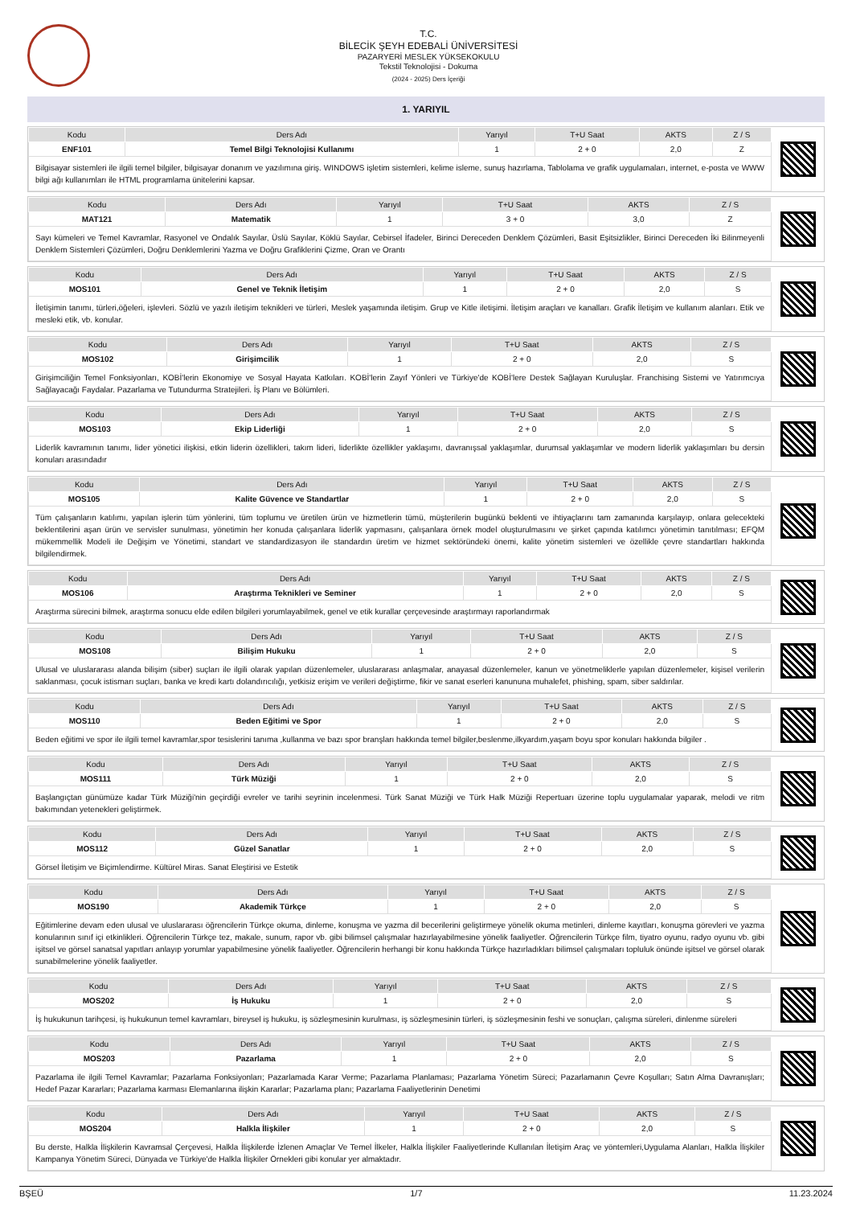T.C.
BİLECİK ŞEYH EDEBALİ ÜNİVERSİTESİ
PAZARYERİ MESLEK YÜKSEKOKULU
Tekstil Teknolojisi - Dokuma
(2024 - 2025) Ders İçeriği
1. YARIYIL
| Kodu | Ders Adı | Yarıyıl | T+U Saat | AKTS | Z / S |
| --- | --- | --- | --- | --- | --- |
| ENF101 | Temel Bilgi Teknolojisi Kullanımı | 1 | 2 + 0 | 2,0 | Z |
| Bilgisayar sistemleri ile ilgili temel bilgiler, bilgisayar donanım ve yazılımına giriş. WINDOWS işletim sistemleri, kelime isleme, sunuş hazırlama, Tablolama ve grafik uygulamaları, internet, e-posta ve WWW bilgi ağı kullanımları ile HTML programlama ünitelerini kapsar. | | | | | |
| Kodu | Ders Adı | Yarıyıl | T+U Saat | AKTS | Z / S |
| --- | --- | --- | --- | --- | --- |
| MAT121 | Matematik | 1 | 3 + 0 | 3,0 | Z |
| Sayı kümeleri ve Temel Kavramlar, Rasyonel ve Ondalık Sayılar, Üslü Sayılar, Köklü Sayılar, Cebirsel İfadeler, Birinci Dereceden Denklem Çözümleri, Basit Eşitsizlikler, Birinci Dereceden İki Bilinmeyenli Denklem Sistemleri Çözümleri, Doğru Denklemlerini Yazma ve Doğru Grafiklerini Çizme, Oran ve Orantı | | | | | |
| Kodu | Ders Adı | Yarıyıl | T+U Saat | AKTS | Z / S |
| --- | --- | --- | --- | --- | --- |
| MOS101 | Genel ve Teknik İletişim | 1 | 2 + 0 | 2,0 | S |
| İletişimin tanımı, türleri,öğeleri, işlevleri. Sözlü ve yazılı iletişim teknikleri ve türleri, Meslek yaşamında iletişim. Grup ve Kitle iletişimi. İletişim araçları ve kanalları. Grafik İletişim ve kullanım alanları. Etik ve mesleki etik, vb. konular. | | | | | |
| Kodu | Ders Adı | Yarıyıl | T+U Saat | AKTS | Z / S |
| --- | --- | --- | --- | --- | --- |
| MOS102 | Girişimcilik | 1 | 2 + 0 | 2,0 | S |
| Girişimciliğin Temel Fonksiyonları, KOBİ'lerin Ekonomiye ve Sosyal Hayata Katkıları. KOBİ'lerin Zayıf Yönleri ve Türkiye'de KOBİ'lere Destek Sağlayan Kuruluşlar. Franchising Sistemi ve Yatırımcıya Sağlayacağı Faydalar. Pazarlama ve Tutundurma Stratejileri. İş Planı ve Bölümleri. | | | | | |
| Kodu | Ders Adı | Yarıyıl | T+U Saat | AKTS | Z / S |
| --- | --- | --- | --- | --- | --- |
| MOS103 | Ekip Liderliği | 1 | 2 + 0 | 2,0 | S |
| Liderlik kavramının tanımı, lider yönetici ilişkisi, etkin liderin özellikleri, takım lideri, liderlikte özellikler yaklaşımı, davranışsal yaklaşımlar, durumsal yaklaşımlar ve modern liderlik yaklaşımları bu dersin konuları arasındadır | | | | | |
| Kodu | Ders Adı | Yarıyıl | T+U Saat | AKTS | Z / S |
| --- | --- | --- | --- | --- | --- |
| MOS105 | Kalite Güvence ve Standartlar | 1 | 2 + 0 | 2,0 | S |
| Tüm çalışanların katılımı, yapılan işlerin tüm yönlerini, tüm toplumu ve üretilen ürün ve hizmetlerin tümü, müşterilerin bugünkü beklenti ve ihtiyaçlarını tam zamanında karşılayıp, onlara gelecekteki beklentilerini aşan ürün ve servisler sunulması, yönetimin her konuda çalışanlara liderlik yapmasını, çalışanlara örnek model oluşturulmasını ve şirket çapında katılımcı yönetimin tanıtılması; EFQM mükemmellik Modeli ile Değişim ve Yönetimi, standart ve standardizasyon ile standardın üretim ve hizmet sektöründeki önemi, kalite yönetim sistemleri ve özellikle çevre standartları hakkında bilgilendirmek. | | | | | |
| Kodu | Ders Adı | Yarıyıl | T+U Saat | AKTS | Z / S |
| --- | --- | --- | --- | --- | --- |
| MOS106 | Araştırma Teknikleri ve Seminer | 1 | 2 + 0 | 2,0 | S |
| Araştırma sürecini bilmek, araştırma sonucu elde edilen bilgileri yorumlayabilmek, genel ve etik kurallar çerçevesinde araştırmayı raporlandırmak | | | | | |
| Kodu | Ders Adı | Yarıyıl | T+U Saat | AKTS | Z / S |
| --- | --- | --- | --- | --- | --- |
| MOS108 | Bilişim Hukuku | 1 | 2 + 0 | 2,0 | S |
| Ulusal ve uluslararası alanda bilişim (siber) suçları ile ilgili olarak yapılan düzenlemeler, uluslararası anlaşmalar, anayasal düzenlemeler, kanun ve yönetmeliklerle yapılan düzenlemeler, kişisel verilerin saklanması, çocuk istismarı suçları, banka ve kredi kartı dolandırıcılığı, yetkisiz erişim ve verileri değiştirme, fikir ve sanat eserleri kanununa muhalefet, phishing, spam, siber saldırılar. | | | | | |
| Kodu | Ders Adı | Yarıyıl | T+U Saat | AKTS | Z / S |
| --- | --- | --- | --- | --- | --- |
| MOS110 | Beden Eğitimi ve Spor | 1 | 2 + 0 | 2,0 | S |
| Beden eğitimi ve spor ile ilgili temel kavramlar,spor tesislerini tanıma ,kullanma ve bazı spor branşları hakkında temel bilgiler,beslenme,ilkyardım,yaşam boyu spor konuları hakkında bilgiler . | | | | | |
| Kodu | Ders Adı | Yarıyıl | T+U Saat | AKTS | Z / S |
| --- | --- | --- | --- | --- | --- |
| MOS111 | Türk Müziği | 1 | 2 + 0 | 2,0 | S |
| Başlangıçtan günümüze kadar Türk Müziği'nin geçirdiği evreler ve tarihi seyrinin incelenmesi. Türk Sanat Müziği ve Türk Halk Müziği Repertuarı üzerine toplu uygulamalar yaparak, melodi ve ritm bakımından yetenekleri geliştirmek. | | | | | |
| Kodu | Ders Adı | Yarıyıl | T+U Saat | AKTS | Z / S |
| --- | --- | --- | --- | --- | --- |
| MOS112 | Güzel Sanatlar | 1 | 2 + 0 | 2,0 | S |
| Görsel İletişim ve Biçimlendirme. Kültürel Miras. Sanat Eleştirisi ve Estetik | | | | | |
| Kodu | Ders Adı | Yarıyıl | T+U Saat | AKTS | Z / S |
| --- | --- | --- | --- | --- | --- |
| MOS190 | Akademik Türkçe | 1 | 2 + 0 | 2,0 | S |
| Eğitimlerine devam eden ulusal ve uluslararası öğrencilerin Türkçe okuma, dinleme, konuşma ve yazma dil becerilerini geliştirmeye yönelik okuma metinleri, dinleme kayıtları, konuşma görevleri ve yazma konularının sınıf içi etkinlikleri. Öğrencilerin Türkçe tez, makale, sunum, rapor vb. gibi bilimsel çalışmalar hazırlayabilmesine yönelik faaliyetler. Öğrencilerin Türkçe film, tiyatro oyunu, radyo oyunu vb. gibi işitsel ve görsel sanatsal yapıtları anlayıp yorumlar yapabilmesine yönelik faaliyetler. Öğrencilerin herhangi bir konu hakkında Türkçe hazırladıkları bilimsel çalışmaları topluluk önünde işitsel ve görsel olarak sunabilmelerine yönelik faaliyetler. | | | | | |
| Kodu | Ders Adı | Yarıyıl | T+U Saat | AKTS | Z / S |
| --- | --- | --- | --- | --- | --- |
| MOS202 | İş Hukuku | 1 | 2 + 0 | 2,0 | S |
| İş hukukunun tarihçesi, iş hukukunun temel kavramları, bireysel iş hukuku, iş sözleşmesinin kurulması, iş sözleşmesinin türleri, iş sözleşmesinin feshi ve sonuçları, çalışma süreleri, dinlenme süreleri | | | | | |
| Kodu | Ders Adı | Yarıyıl | T+U Saat | AKTS | Z / S |
| --- | --- | --- | --- | --- | --- |
| MOS203 | Pazarlama | 1 | 2 + 0 | 2,0 | S |
| Pazarlama ile ilgili Temel Kavramlar; Pazarlama Fonksiyonları; Pazarlamada Karar Verme; Pazarlama Planlaması; Pazarlama Yönetim Süreci; Pazarlamanın Çevre Koşulları; Satın Alma Davranışları; Hedef Pazar Kararları; Pazarlama karması Elemanlarına ilişkin Kararlar; Pazarlama planı; Pazarlama Faaliyetlerinin Denetimi | | | | | |
| Kodu | Ders Adı | Yarıyıl | T+U Saat | AKTS | Z / S |
| --- | --- | --- | --- | --- | --- |
| MOS204 | Halkla İlişkiler | 1 | 2 + 0 | 2,0 | S |
| Bu derste, Halkla İlişkilerin Kavramsal Çerçevesi, Halkla İlişkilerde İzlenen Amaçlar Ve Temel İlkeler, Halkla İlişkiler Faaliyetlerinde Kullanılan İletişim Araç ve yöntemleri,Uygulama Alanları, Halkla İlişkiler Kampanya Yönetim Süreci, Dünyada ve Türkiye'de Halkla İlişkiler Örnekleri gibi konular yer almaktadır. | | | | | |
BŞEÜ 1/7 11.23.2024